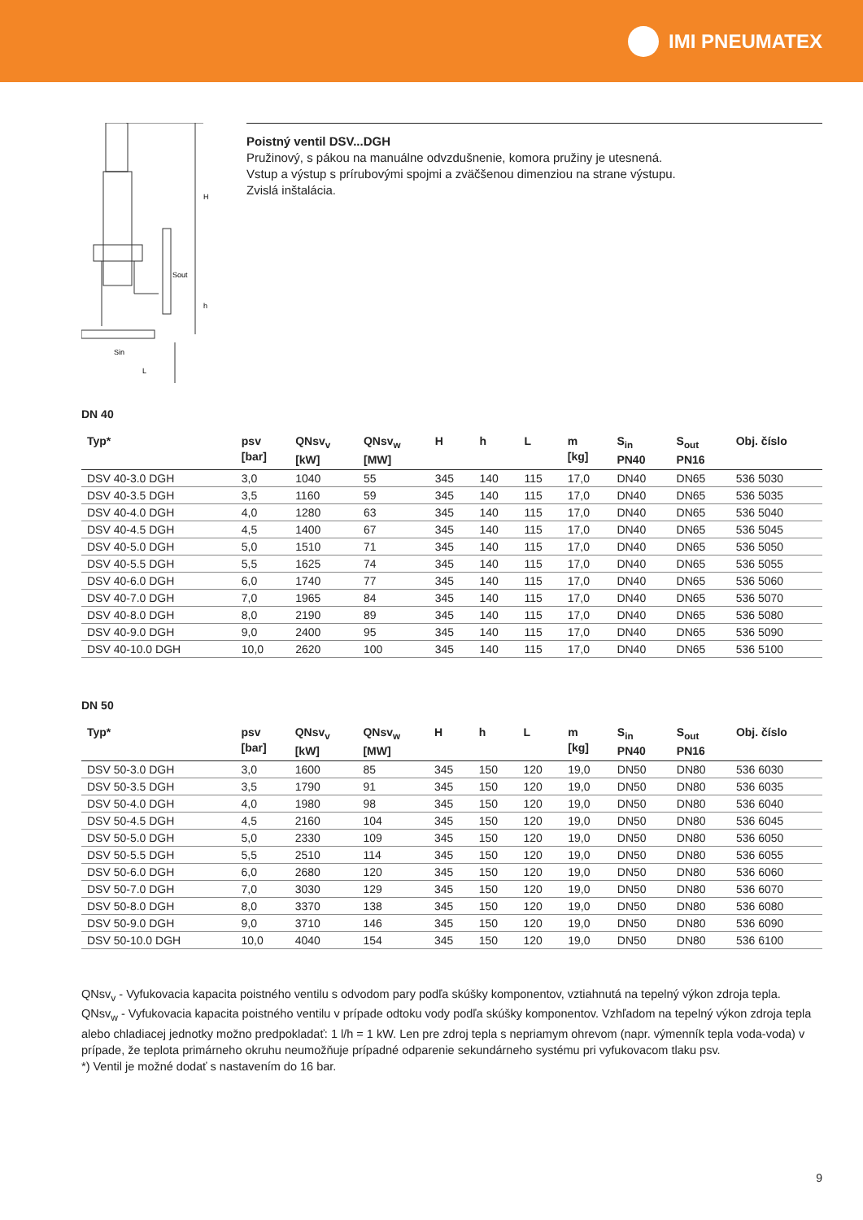IMI PNEUMATEX
H
Sout
h
Sin
L
Poistný ventil DSV...DGH
Pružinový, s pákou na manuálne odvzdušnenie, komora pružiny je utesnená.
Vstup a výstup s prírubovými spojmi a zväčšenou dimenziou na strane výstupu.
Zvislá inštalácia.
DN 40
| Typ* | psv [bar] | QNsv<sub>v</sub> [kW] | QNsv<sub>w</sub> [MW] | H | h | L | m [kg] | S<sub>in</sub> PN40 | S<sub>out</sub> PN16 | Obj. číslo |
| --- | --- | --- | --- | --- | --- | --- | --- | --- | --- | --- |
| DSV 40-3.0 DGH | 3,0 | 1040 | 55 | 345 | 140 | 115 | 17,0 | DN40 | DN65 | 536 5030 |
| DSV 40-3.5 DGH | 3,5 | 1160 | 59 | 345 | 140 | 115 | 17,0 | DN40 | DN65 | 536 5035 |
| DSV 40-4.0 DGH | 4,0 | 1280 | 63 | 345 | 140 | 115 | 17,0 | DN40 | DN65 | 536 5040 |
| DSV 40-4.5 DGH | 4,5 | 1400 | 67 | 345 | 140 | 115 | 17,0 | DN40 | DN65 | 536 5045 |
| DSV 40-5.0 DGH | 5,0 | 1510 | 71 | 345 | 140 | 115 | 17,0 | DN40 | DN65 | 536 5050 |
| DSV 40-5.5 DGH | 5,5 | 1625 | 74 | 345 | 140 | 115 | 17,0 | DN40 | DN65 | 536 5055 |
| DSV 40-6.0 DGH | 6,0 | 1740 | 77 | 345 | 140 | 115 | 17,0 | DN40 | DN65 | 536 5060 |
| DSV 40-7.0 DGH | 7,0 | 1965 | 84 | 345 | 140 | 115 | 17,0 | DN40 | DN65 | 536 5070 |
| DSV 40-8.0 DGH | 8,0 | 2190 | 89 | 345 | 140 | 115 | 17,0 | DN40 | DN65 | 536 5080 |
| DSV 40-9.0 DGH | 9,0 | 2400 | 95 | 345 | 140 | 115 | 17,0 | DN40 | DN65 | 536 5090 |
| DSV 40-10.0 DGH | 10,0 | 2620 | 100 | 345 | 140 | 115 | 17,0 | DN40 | DN65 | 536 5100 |
DN 50
| Typ* | psv [bar] | QNsv<sub>v</sub> [kW] | QNsv<sub>w</sub> [MW] | H | h | L | m [kg] | S<sub>in</sub> PN40 | S<sub>out</sub> PN16 | Obj. číslo |
| --- | --- | --- | --- | --- | --- | --- | --- | --- | --- | --- |
| DSV 50-3.0 DGH | 3,0 | 1600 | 85 | 345 | 150 | 120 | 19,0 | DN50 | DN80 | 536 6030 |
| DSV 50-3.5 DGH | 3,5 | 1790 | 91 | 345 | 150 | 120 | 19,0 | DN50 | DN80 | 536 6035 |
| DSV 50-4.0 DGH | 4,0 | 1980 | 98 | 345 | 150 | 120 | 19,0 | DN50 | DN80 | 536 6040 |
| DSV 50-4.5 DGH | 4,5 | 2160 | 104 | 345 | 150 | 120 | 19,0 | DN50 | DN80 | 536 6045 |
| DSV 50-5.0 DGH | 5,0 | 2330 | 109 | 345 | 150 | 120 | 19,0 | DN50 | DN80 | 536 6050 |
| DSV 50-5.5 DGH | 5,5 | 2510 | 114 | 345 | 150 | 120 | 19,0 | DN50 | DN80 | 536 6055 |
| DSV 50-6.0 DGH | 6,0 | 2680 | 120 | 345 | 150 | 120 | 19,0 | DN50 | DN80 | 536 6060 |
| DSV 50-7.0 DGH | 7,0 | 3030 | 129 | 345 | 150 | 120 | 19,0 | DN50 | DN80 | 536 6070 |
| DSV 50-8.0 DGH | 8,0 | 3370 | 138 | 345 | 150 | 120 | 19,0 | DN50 | DN80 | 536 6080 |
| DSV 50-9.0 DGH | 9,0 | 3710 | 146 | 345 | 150 | 120 | 19,0 | DN50 | DN80 | 536 6090 |
| DSV 50-10.0 DGH | 10,0 | 4040 | 154 | 345 | 150 | 120 | 19,0 | DN50 | DN80 | 536 6100 |
QNsv<sub>v</sub> - Vyfukovacia kapacita poistného ventilu s odvodom pary podľa skúšky komponentov, vztiahnutá na tepelný výkon zdroja tepla.
QNsv<sub>w</sub> - Vyfukovacia kapacita poistného ventilu v prípade odtoku vody podľa skúšky komponentov. Vzhľadom na tepelný výkon zdroja tepla alebo chladiacej jednotky možno predpokladať: 1 l/h = 1 kW. Len pre zdroj tepla s nepriamym ohrevom (napr. výmenník tepla voda-voda) v prípade, že teplota primárneho okruhu neumožňuje prípadné odparenie sekundárneho systému pri vyfukovacom tlaku psv.
*) Ventil je možné dodať s nastavením do 16 bar.
9